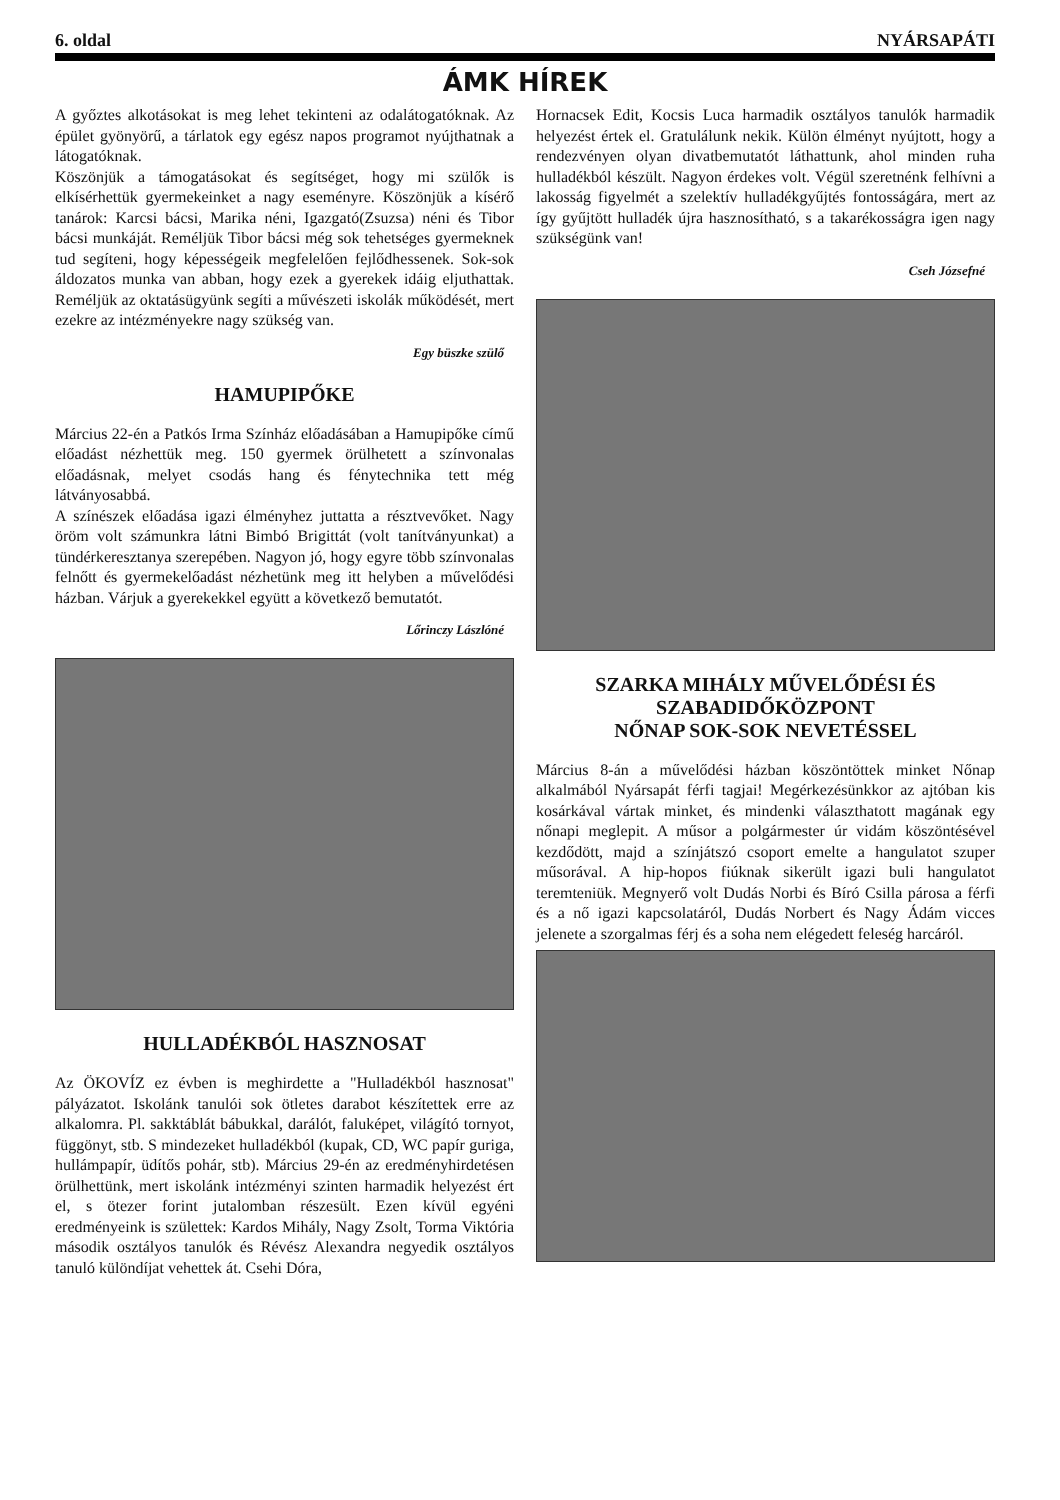6. oldal NYÁRSAPÁTI
ÁMK HÍREK
A győztes alkotásokat is meg lehet tekinteni az odalátogatóknak. Az épület gyönyörű, a tárlatok egy egész napos programot nyújthatnak a látogatóknak.
Köszönjük a támogatásokat és segítséget, hogy mi szülők is elkísérhettük gyermekeinket a nagy eseményre. Köszönjük a kísérő tanárok: Karcsi bácsi, Marika néni, Igazgató(Zsuzsa) néni és Tibor bácsi munkáját. Reméljük Tibor bácsi még sok tehetséges gyermeknek tud segíteni, hogy képességeik megfelelően fejlődhessenek. Sok-sok áldozatos munka van abban, hogy ezek a gyerekek idáig eljuthattak. Reméljük az oktatásügyünk segíti a művészeti iskolák működését, mert ezekre az intézményekre nagy szükség van.
Egy büszke szülő
HAMUPIPŐKE
Március 22-én a Patkós Irma Színház előadásában a Hamupipőke című előadást nézhettük meg. 150 gyermek örülhetett a színvonalas előadásnak, melyet csodás hang és fénytechnika tett még látványosabbá.
A színészek előadása igazi élményhez juttatta a résztvevőket. Nagy öröm volt számunkra látni Bimbó Brigittát (volt tanítványunkat) a tündérkeresztanya szerepében. Nagyon jó, hogy egyre több színvonalas felnőtt és gyermekelőadást nézhetünk meg itt helyben a művelődési házban. Várjuk a gyerekekkel együtt a következő bemutatót.
Lőrinczy Lászlóné
HULLADÉKBÓL HASZNOSAT
Az ÖKOVÍZ ez évben is meghirdette a "Hulladékból hasznosat" pályázatot. Iskolánk tanulói sok ötletes darabot készítettek erre az alkalomra. Pl. sakktáblát bábukkal, darálót, faluképet, világító tornyot, függönyt, stb. S mindezeket hulladékból (kupak, CD, WC papír guriga, hullámpapír, üdítős pohár, stb). Március 29-én az eredményhirdetésen örülhettünk, mert iskolánk intézményi szinten harmadik helyezést ért el, s ötezer forint jutalomban részesült. Ezen kívül egyéni eredményeink is születtek: Kardos Mihály, Nagy Zsolt, Torma Viktória második osztályos tanulók és Révész Alexandra negyedik osztályos tanuló különdíjat vehettek át. Csehi Dóra,
Hornacsek Edit, Kocsis Luca harmadik osztályos tanulók harmadik helyezést értek el. Gratulálunk nekik. Külön élményt nyújtott, hogy a rendezvényen olyan divatbemutatót láthattunk, ahol minden ruha hulladékból készült. Nagyon érdekes volt. Végül szeretnénk felhívni a lakosság figyelmét a szelektív hulladékgyűjtés fontosságára, mert az így gyűjtött hulladék újra hasznosítható, s a takarékosságra igen nagy szükségünk van!
Cseh Józsefné
SZARKA MIHÁLY MŰVELŐDÉSI ÉS
SZABADIDŐKÖZPONT
NŐNAP SOK-SOK NEVETÉSSEL
Március 8-án a művelődési házban köszöntöttek minket Nőnap alkalmából Nyársapát férfi tagjai! Megérkezésünkkor az ajtóban kis kosárkával vártak minket, és mindenki választhatott magának egy nőnapi meglepit. A műsor a polgármester úr vidám köszöntésével kezdődött, majd a színjátszó csoport emelte a hangulatot szuper műsorával. A hip-hopos fiúknak sikerült igazi buli hangulatot teremteniük. Megnyerő volt Dudás Norbi és Bíró Csilla párosa a férfi és a nő igazi kapcsolatáról, Dudás Norbert és Nagy Ádám vicces jelenete a szorgalmas férj és a soha nem elégedett feleség harcáról.